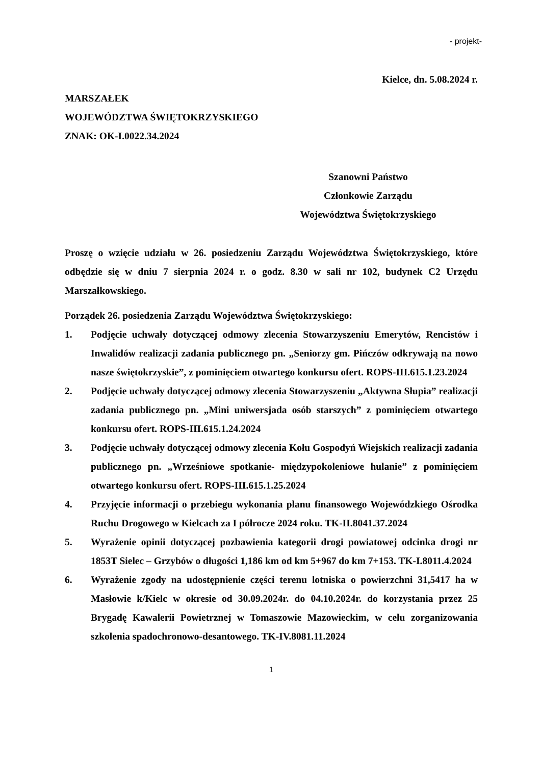- projekt-
Kielce, dn. 5.08.2024 r.
MARSZAŁEK
WOJEWÓDZTWA ŚWIĘTOKRZYSKIEGO
ZNAK: OK-I.0022.34.2024
Szanowni Państwo
Członkowie Zarządu
Województwa Świętokrzyskiego
Proszę o wzięcie udziału w 26. posiedzeniu Zarządu Województwa Świętokrzyskiego, które odbędzie się w dniu 7 sierpnia 2024 r. o godz. 8.30 w sali nr 102, budynek C2 Urzędu Marszałkowskiego.
Porządek 26. posiedzenia Zarządu Województwa Świętokrzyskiego:
1. Podjęcie uchwały dotyczącej odmowy zlecenia Stowarzyszeniu Emerytów, Rencistów i Inwalidów realizacji zadania publicznego pn. „Seniorzy gm. Pińczów odkrywają na nowo nasze świętokrzyskie”, z pominięciem otwartego konkursu ofert. ROPS-III.615.1.23.2024
2. Podjęcie uchwały dotyczącej odmowy zlecenia Stowarzyszeniu „Aktywna Słupia” realizacji zadania publicznego pn. „Mini uniwersjada osób starszych” z pominięciem otwartego konkursu ofert. ROPS-III.615.1.24.2024
3. Podjęcie uchwały dotyczącej odmowy zlecenia Kołu Gospodyń Wiejskich realizacji zadania publicznego pn. „Wrześniowe spotkanie- międzypokoleniowe hulanie” z pominięciem otwartego konkursu ofert. ROPS-III.615.1.25.2024
4. Przyjęcie informacji o przebiegu wykonania planu finansowego Wojewódzkiego Ośrodka Ruchu Drogowego w Kielcach za I półrocze 2024 roku. TK-II.8041.37.2024
5. Wyrażenie opinii dotyczącej pozbawienia kategorii drogi powiatowej odcinka drogi nr 1853T Sielec – Grzybów o długości 1,186 km od km 5+967 do km 7+153. TK-I.8011.4.2024
6. Wyrażenie zgody na udostępnienie części terenu lotniska o powierzchni 31,5417 ha w Masłowie k/Kielc w okresie od 30.09.2024r. do 04.10.2024r. do korzystania przez 25 Brygadę Kawalerii Powietrznej w Tomaszowie Mazowieckim, w celu zorganizowania szkolenia spadochronowo-desantowego. TK-IV.8081.11.2024
1